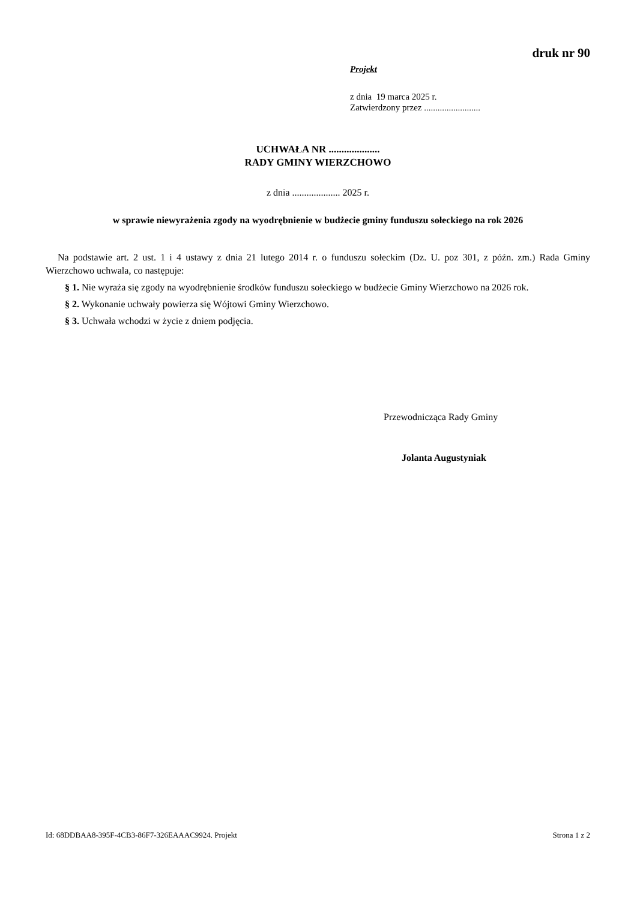druk nr 90
Projekt
z dnia 19 marca 2025 r.
Zatwierdzony przez .........................
UCHWAŁA NR ....................
RADY GMINY WIERZCHOWO
z dnia .................... 2025 r.
w sprawie niewyrażenia zgody na wyodrębnienie w budżecie gminy funduszu sołeckiego na rok 2026
Na podstawie art. 2 ust. 1 i 4 ustawy z dnia 21 lutego 2014 r. o funduszu sołeckim (Dz. U. poz 301, z późn. zm.) Rada Gminy Wierzchowo uchwala, co następuje:
§ 1. Nie wyraża się zgody na wyodrębnienie środków funduszu sołeckiego w budżecie Gminy Wierzchowo na 2026 rok.
§ 2. Wykonanie uchwały powierza się Wójtowi Gminy Wierzchowo.
§ 3. Uchwała wchodzi w życie z dniem podjęcia.
Przewodnicząca Rady Gminy
Jolanta Augustyniak
Id: 68DDBAA8-395F-4CB3-86F7-326EAAAC9924. Projekt Strona 1 z 2